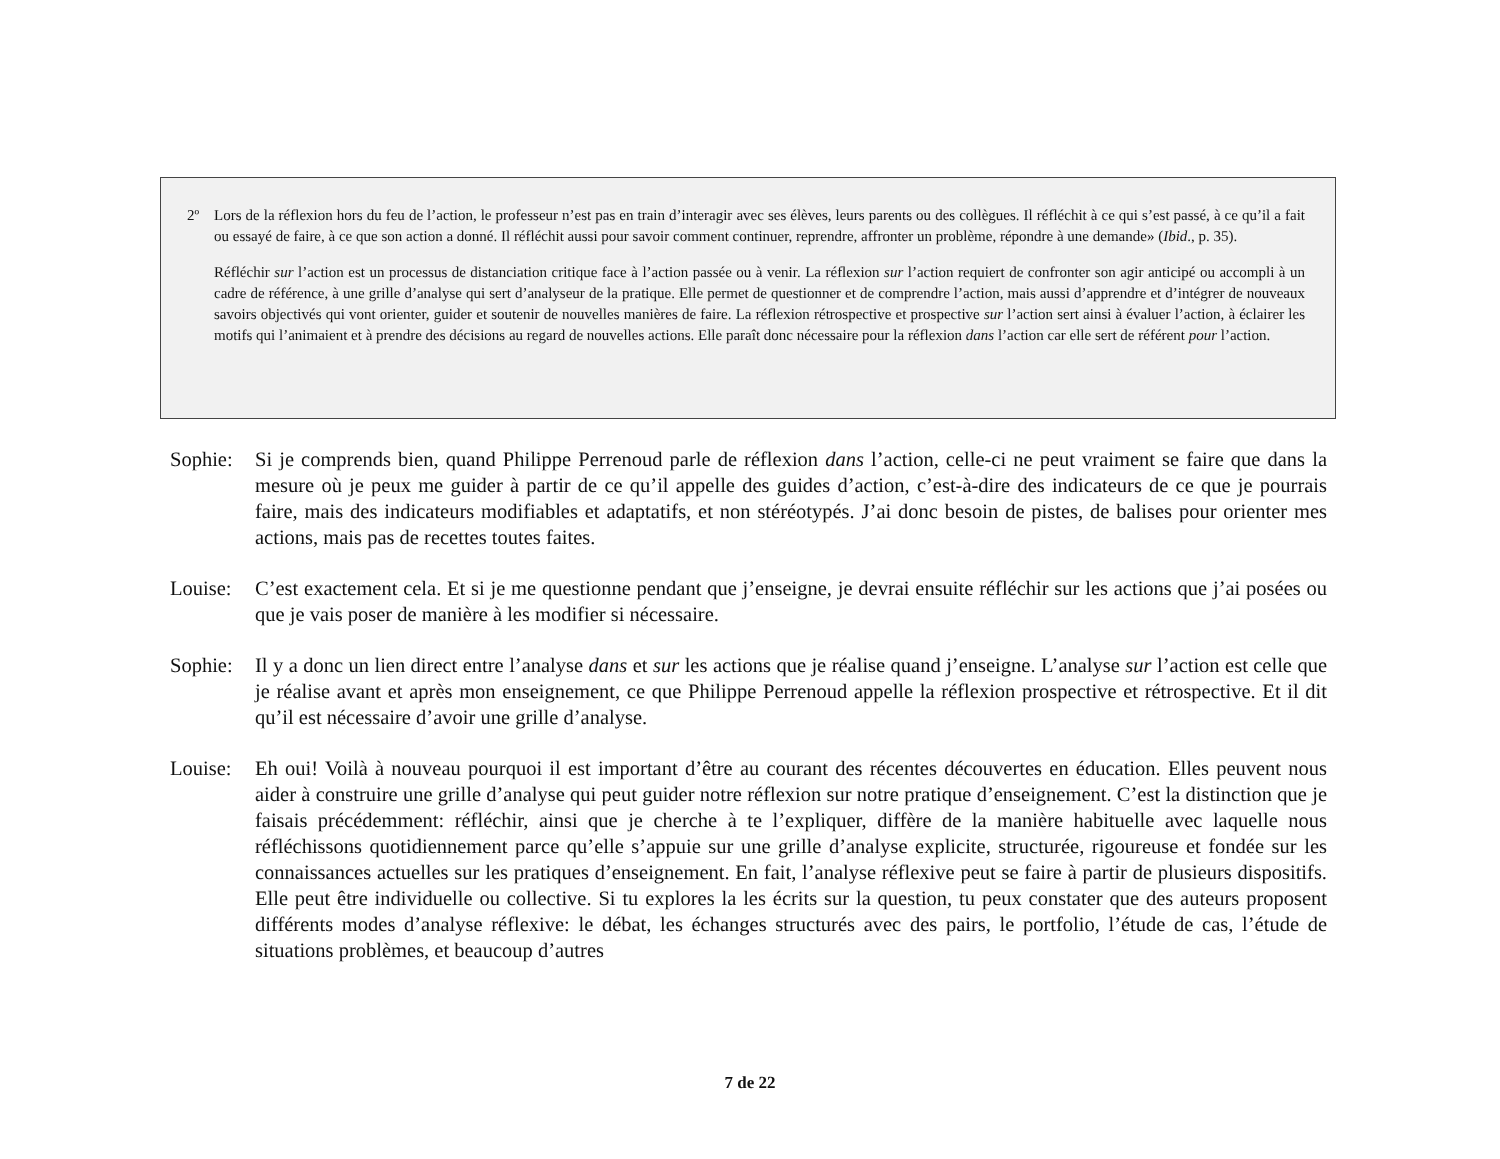2º Lors de la réflexion hors du feu de l’action, le professeur n’est pas en train d’interagir avec ses élèves, leurs parents ou des collègues. Il réfléchit à ce qui s’est passé, à ce qu’il a fait ou essayé de faire, à ce que son action a donné. Il réfléchit aussi pour savoir comment continuer, reprendre, affronter un problème, répondre à une demande» (Ibid., p. 35).
Réfléchir sur l’action est un processus de distanciation critique face à l’action passée ou à venir. La réflexion sur l’action requiert de confronter son agir anticipé ou accompli à un cadre de référence, à une grille d’analyse qui sert d’analyseur de la pratique. Elle permet de questionner et de comprendre l’action, mais aussi d’apprendre et d’intégrer de nouveaux savoirs objectivés qui vont orienter, guider et soutenir de nouvelles manières de faire. La réflexion rétrospective et prospective sur l’action sert ainsi à évaluer l’action, à éclairer les motifs qui l’animaient et à prendre des décisions au regard de nouvelles actions. Elle paraît donc nécessaire pour la réflexion dans l’action car elle sert de référent pour l’action.
Sophie: Si je comprends bien, quand Philippe Perrenoud parle de réflexion dans l’action, celle-ci ne peut vraiment se faire que dans la mesure où je peux me guider à partir de ce qu’il appelle des guides d’action, c’est-à-dire des indicateurs de ce que je pourrais faire, mais des indicateurs modifiables et adaptatifs, et non stéréotypés. J’ai donc besoin de pistes, de balises pour orienter mes actions, mais pas de recettes toutes faites.
Louise: C’est exactement cela. Et si je me questionne pendant que j’enseigne, je devrai ensuite réfléchir sur les actions que j’ai posées ou que je vais poser de manière à les modifier si nécessaire.
Sophie: Il y a donc un lien direct entre l’analyse dans et sur les actions que je réalise quand j’enseigne. L’analyse sur l’action est celle que je réalise avant et après mon enseignement, ce que Philippe Perrenoud appelle la réflexion prospective et rétrospective. Et il dit qu’il est nécessaire d’avoir une grille d’analyse.
Louise: Eh oui! Voilà à nouveau pourquoi il est important d’être au courant des récentes découvertes en éducation. Elles peuvent nous aider à construire une grille d’analyse qui peut guider notre réflexion sur notre pratique d’enseignement. C’est la distinction que je faisais précédemment: réfléchir, ainsi que je cherche à te l’expliquer, diffère de la manière habituelle avec laquelle nous réfléchissons quotidiennement parce qu’elle s’appuie sur une grille d’analyse explicite, structurée, rigoureuse et fondée sur les connaissances actuelles sur les pratiques d’enseignement. En fait, l’analyse réflexive peut se faire à partir de plusieurs dispositifs. Elle peut être individuelle ou collective. Si tu explores la les écrits sur la question, tu peux constater que des auteurs proposent différents modes d’analyse réflexive: le débat, les échanges structurés avec des pairs, le portfolio, l’étude de cas, l’étude de situations problèmes, et beaucoup d’autres
7 de 22